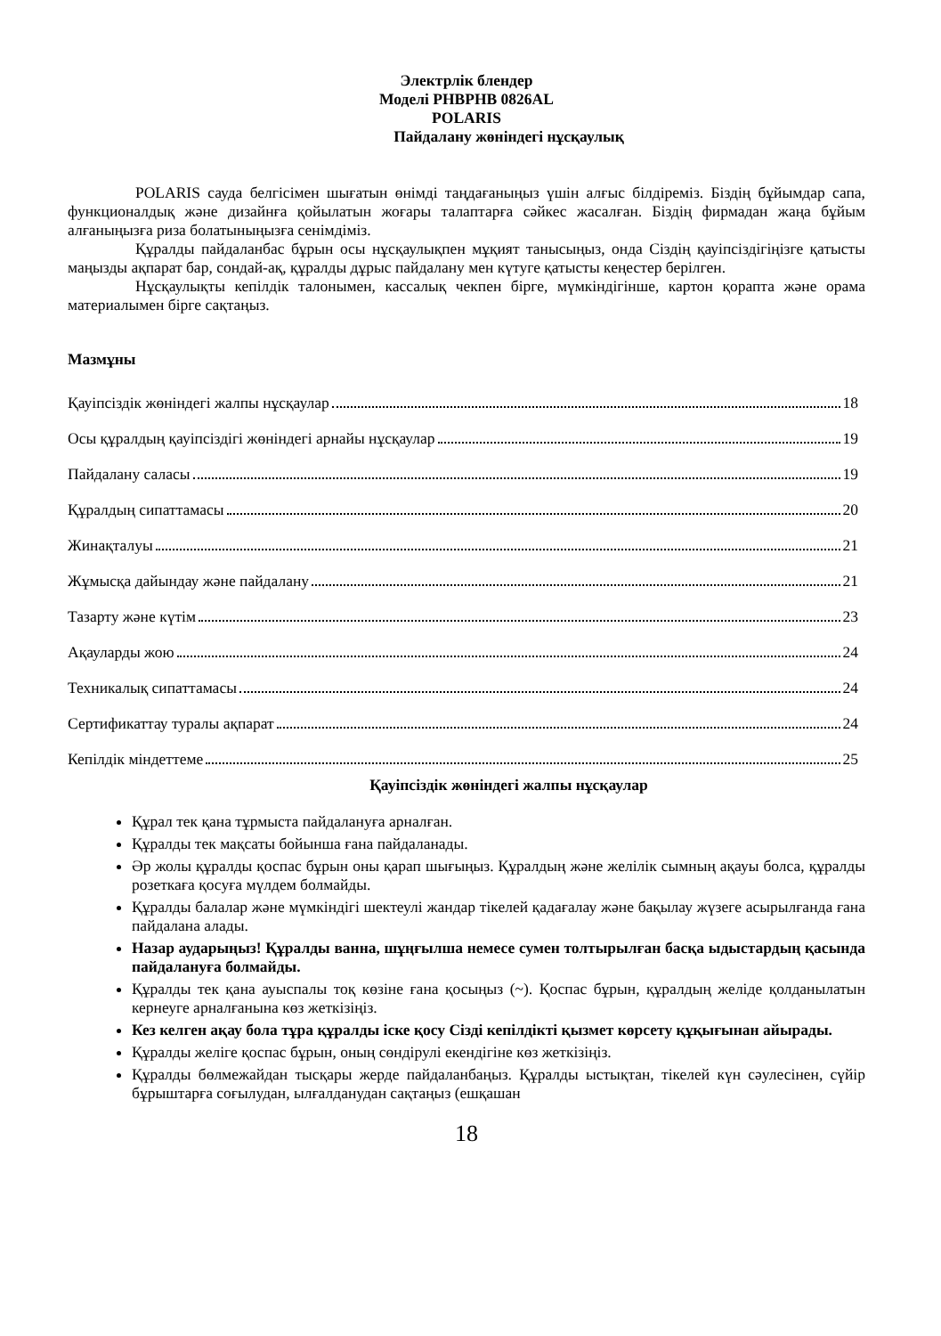Электрлік блендер
Моделі PHBPHB 0826AL
POLARIS
Пайдалану жөніндегі нұсқаулық
POLARIS сауда белгісімен шығатын өнімді таңдағаныңыз үшін алғыс білдіреміз. Біздің бұйымдар сапа, функционалдық және дизайнға қойылатын жоғары талаптарға сәйкес жасалған. Біздің фирмадан жаңа бұйым алғаныңызға риза болатыныңызға сенімдіміз.
Құралды пайдаланбас бұрын осы нұсқаулықпен мұқият танысыңыз, онда Сіздің қауіпсіздігіңізге қатысты маңызды ақпарат бар, сондай-ақ, құралды дұрыс пайдалану мен күтуге қатысты кеңестер берілген.
Нұсқаулықты кепілдік талонымен, кассалық чекпен бірге, мүмкіндігінше, картон қорапта және орама материалымен бірге сақтаңыз.
Мазмұны
Қауіпсіздік жөніндегі жалпы нұсқаулар 18
Осы құралдың қауіпсіздігі жөніндегі арнайы нұсқаулар 19
Пайдалану саласы 19
Құралдың сипаттамасы 20
Жинақталуы 21
Жұмысқа дайындау және пайдалану 21
Тазарту және күтім 23
Ақауларды жою 24
Техникалық сипаттамасы 24
Сертификаттау туралы ақпарат 24
Кепілдік міндеттеме 25
Қауіпсіздік жөніндегі жалпы нұсқаулар
Құрал тек қана тұрмыста пайдалануға арналған.
Құралды тек мақсаты бойынша ғана пайдаланады.
Әр жолы құралды қоспас бұрын оны қарап шығыңыз. Құралдың және желілік сымның ақауы болса, құралды розеткаға қосуға мүлдем болмайды.
Құралды балалар және мүмкіндігі шектеулі жандар тікелей қадағалау және бақылау жүзеге асырылғанда ғана пайдалана алады.
Назар аударыңыз! Құралды ванна, шұңғылша немесе сумен толтырылған басқа ыдыстардың қасында пайдалануға болмайды.
Құралды тек қана ауыспалы тоқ көзіне ғана қосыңыз (~). Қоспас бұрын, құралдың желіде қолданылатын кернеуге арналғанына көз жеткізіңіз.
Кез келген ақау бола тұра құралды іске қосу Сізді кепілдікті қызмет көрсету құқығынан айырады.
Құралды желіге қоспас бұрын, оның сөндірулі екендігіне көз жеткізіңіз.
Құралды бөлмежайдан тысқары жерде пайдаланбаңыз. Құралды ыстықтан, тікелей күн сәулесінен, сүйір бұрыштарға соғылудан, ылғалданудан сақтаңыз (ешқашан
18